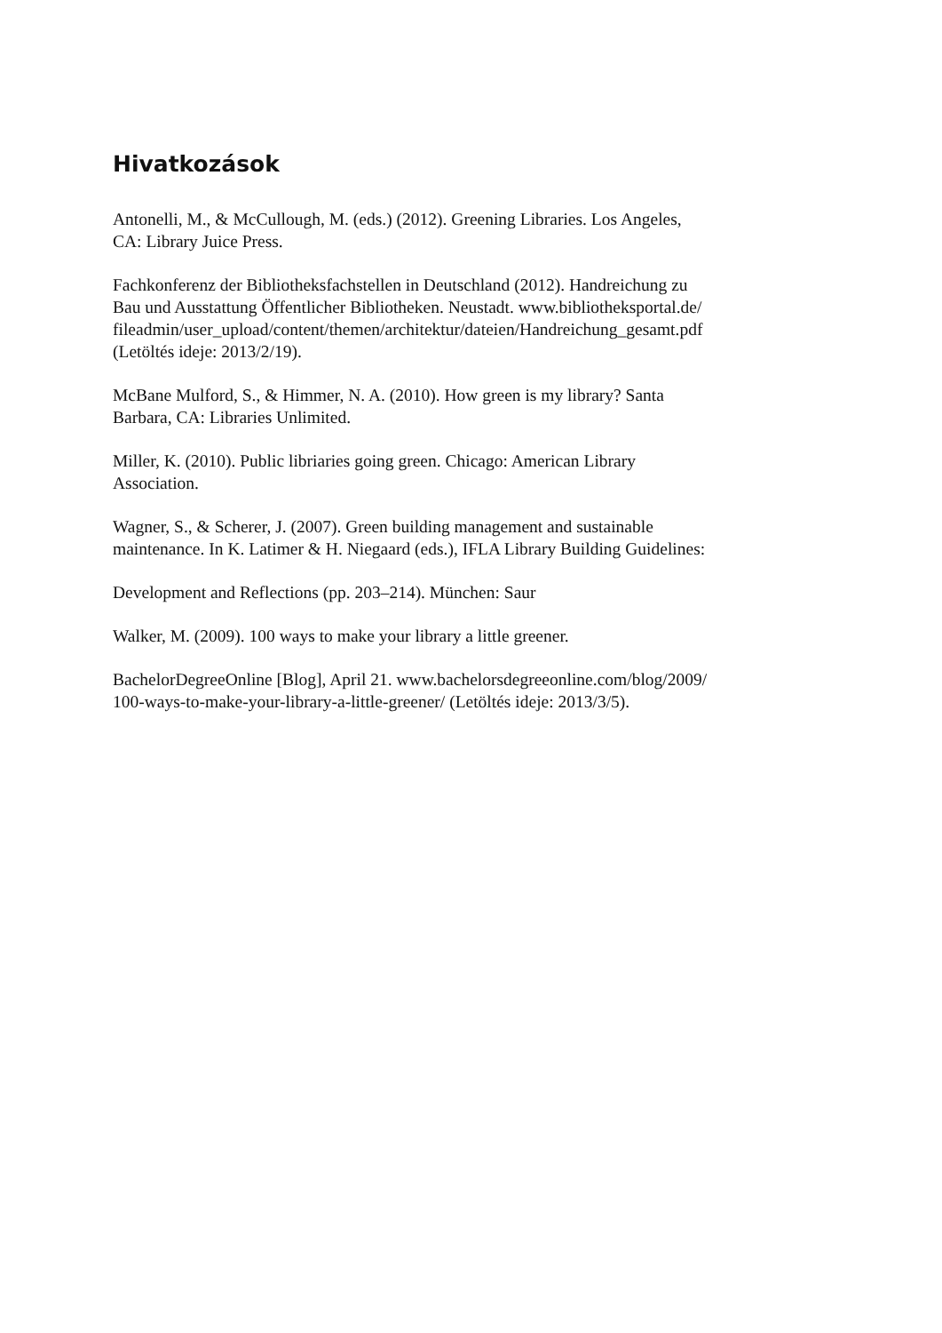Hivatkozások
Antonelli, M., & McCullough, M. (eds.) (2012). Greening Libraries. Los Angeles,
CA: Library Juice Press.
Fachkonferenz der Bibliotheksfachstellen in Deutschland (2012). Handreichung zu
Bau und Ausstattung Öffentlicher Bibliotheken. Neustadt. www.bibliotheksportal.de/
fileadmin/user_upload/content/themen/architektur/dateien/Handreichung_gesamt.pdf
(Letöltés ideje: 2013/2/19).
McBane Mulford, S., & Himmer, N. A. (2010). How green is my library? Santa
Barbara, CA: Libraries Unlimited.
Miller, K. (2010). Public libriaries going green. Chicago: American Library
Association.
Wagner, S., & Scherer, J. (2007). Green building management and sustainable
maintenance. In K. Latimer & H. Niegaard (eds.), IFLA Library Building Guidelines:
Development and Reflections (pp. 203–214). München: Saur
Walker, M. (2009). 100 ways to make your library a little greener.
BachelorDegreeOnline [Blog], April 21. www.bachelorsdegreeonline.com/blog/2009/
100-ways-to-make-your-library-a-little-greener/ (Letöltés ideje: 2013/3/5).